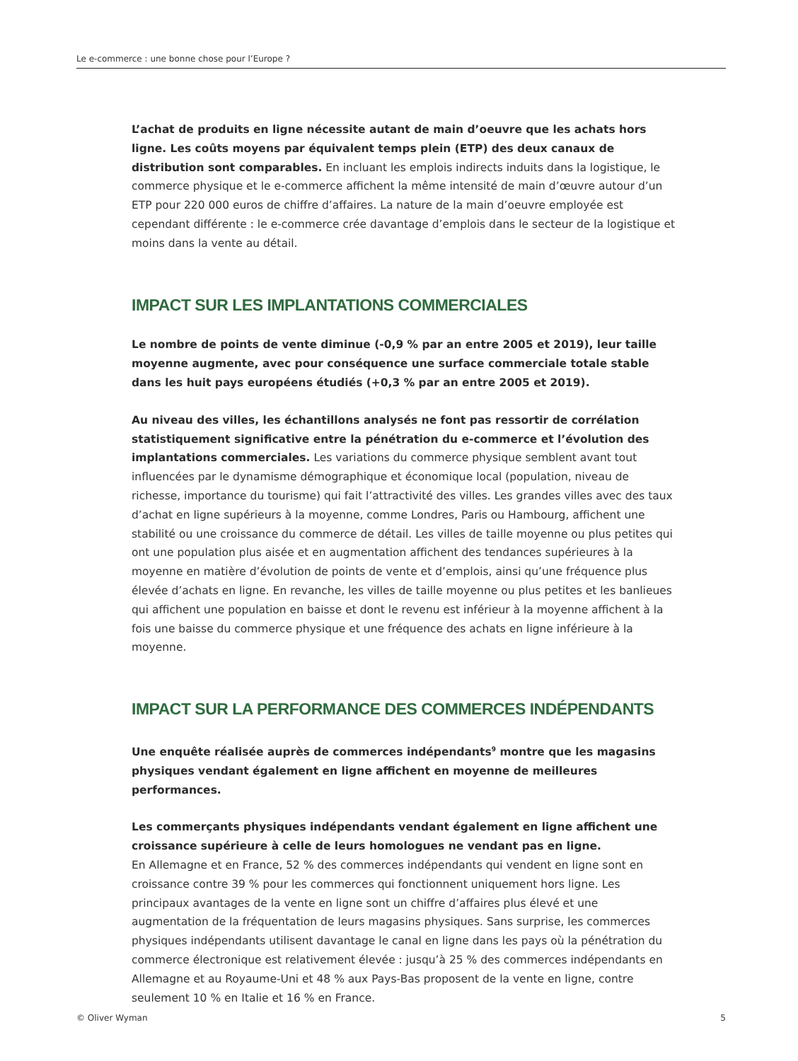Le e-commerce : une bonne chose pour l’Europe ?
L’achat de produits en ligne nécessite autant de main d’oeuvre que les achats hors ligne. Les coûts moyens par équivalent temps plein (ETP) des deux canaux de distribution sont comparables. En incluant les emplois indirects induits dans la logistique, le commerce physique et le e-commerce affichent la même intensité de main d’œuvre autour d’un ETP pour 220 000 euros de chiffre d’affaires. La nature de la main d’oeuvre employée est cependant différente : le e-commerce crée davantage d’emplois dans le secteur de la logistique et moins dans la vente au détail.
IMPACT SUR LES IMPLANTATIONS COMMERCIALES
Le nombre de points de vente diminue (-0,9 % par an entre 2005 et 2019), leur taille moyenne augmente, avec pour conséquence une surface commerciale totale stable dans les huit pays européens étudiés (+0,3 % par an entre 2005 et 2019).
Au niveau des villes, les échantillons analysés ne font pas ressortir de corrélation statistiquement significative entre la pénétration du e-commerce et l’évolution des implantations commerciales. Les variations du commerce physique semblent avant tout influencées par le dynamisme démographique et économique local (population, niveau de richesse, importance du tourisme) qui fait l’attractivité des villes. Les grandes villes avec des taux d’achat en ligne supérieurs à la moyenne, comme Londres, Paris ou Hambourg, affichent une stabilité ou une croissance du commerce de détail. Les villes de taille moyenne ou plus petites qui ont une population plus aisée et en augmentation affichent des tendances supérieures à la moyenne en matière d’évolution de points de vente et d’emplois, ainsi qu’une fréquence plus élevée d’achats en ligne. En revanche, les villes de taille moyenne ou plus petites et les banlieues qui affichent une population en baisse et dont le revenu est inférieur à la moyenne affichent à la fois une baisse du commerce physique et une fréquence des achats en ligne inférieure à la moyenne.
IMPACT SUR LA PERFORMANCE DES COMMERCES INDÉPENDANTS
Une enquête réalisée auprès de commerces indépendants<sup>9</sup> montre que les magasins physiques vendant également en ligne affichent en moyenne de meilleures performances.
Les commerçants physiques indépendants vendant également en ligne affichent une croissance supérieure à celle de leurs homologues ne vendant pas en ligne.
En Allemagne et en France, 52 % des commerces indépendants qui vendent en ligne sont en croissance contre 39 % pour les commerces qui fonctionnent uniquement hors ligne. Les principaux avantages de la vente en ligne sont un chiffre d’affaires plus élevé et une augmentation de la fréquentation de leurs magasins physiques. Sans surprise, les commerces physiques indépendants utilisent davantage le canal en ligne dans les pays où la pénétration du commerce électronique est relativement élevée : jusqu’à 25 % des commerces indépendants en Allemagne et au Royaume-Uni et 48 % aux Pays-Bas proposent de la vente en ligne, contre seulement 10 % en Italie et 16 % en France.
© Oliver Wyman 5